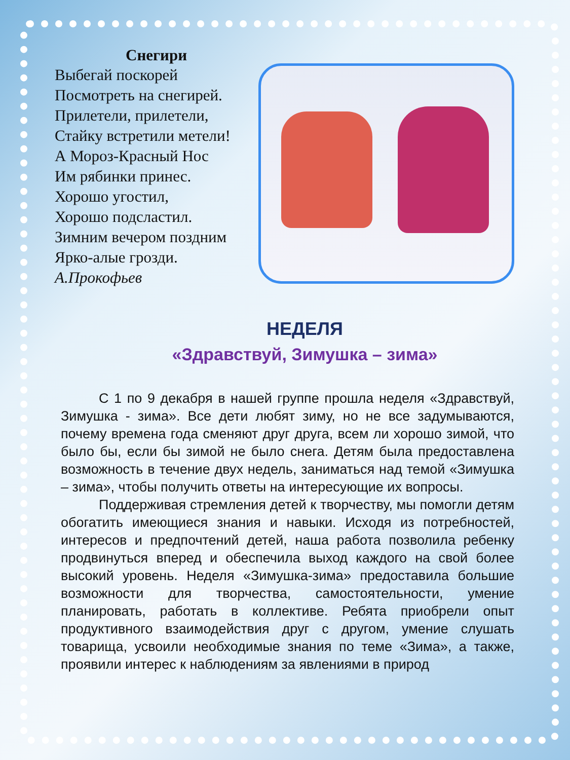Снегири
Выбегай поскорей
Посмотреть на снегирей.
Прилетели, прилетели,
Стайку встретили метели!
А Мороз-Красный Нос
Им рябинки принес.
Хорошо угостил,
Хорошо подсластил.
Зимним вечером поздним
Ярко-алые грозди.
А.Прокофьев
НЕДЕЛЯ
«Здравствуй, Зимушка – зима»
С 1 по 9 декабря в нашей группе прошла неделя «Здравствуй, Зимушка - зима». Все дети любят зиму, но не все задумываются, почему времена года сменяют друг друга, всем ли хорошо зимой, что было бы, если бы зимой не было снега. Детям была предоставлена возможность в течение двух недель, заниматься над темой «Зимушка – зима», чтобы получить ответы на интересующие их вопросы.
Поддерживая стремления детей к творчеству, мы помогли детям обогатить имеющиеся знания и навыки. Исходя из потребностей, интересов и предпочтений детей, наша работа позволила ребенку продвинуться вперед и обеспечила выход каждого на свой более высокий уровень. Неделя «Зимушка-зима» предоставила большие возможности для творчества, самостоятельности, умение планировать, работать в коллективе. Ребята приобрели опыт продуктивного взаимодействия друг с другом, умение слушать товарища, усвоили необходимые знания по теме «Зима», а также, проявили интерес к наблюдениям за явлениями в природ